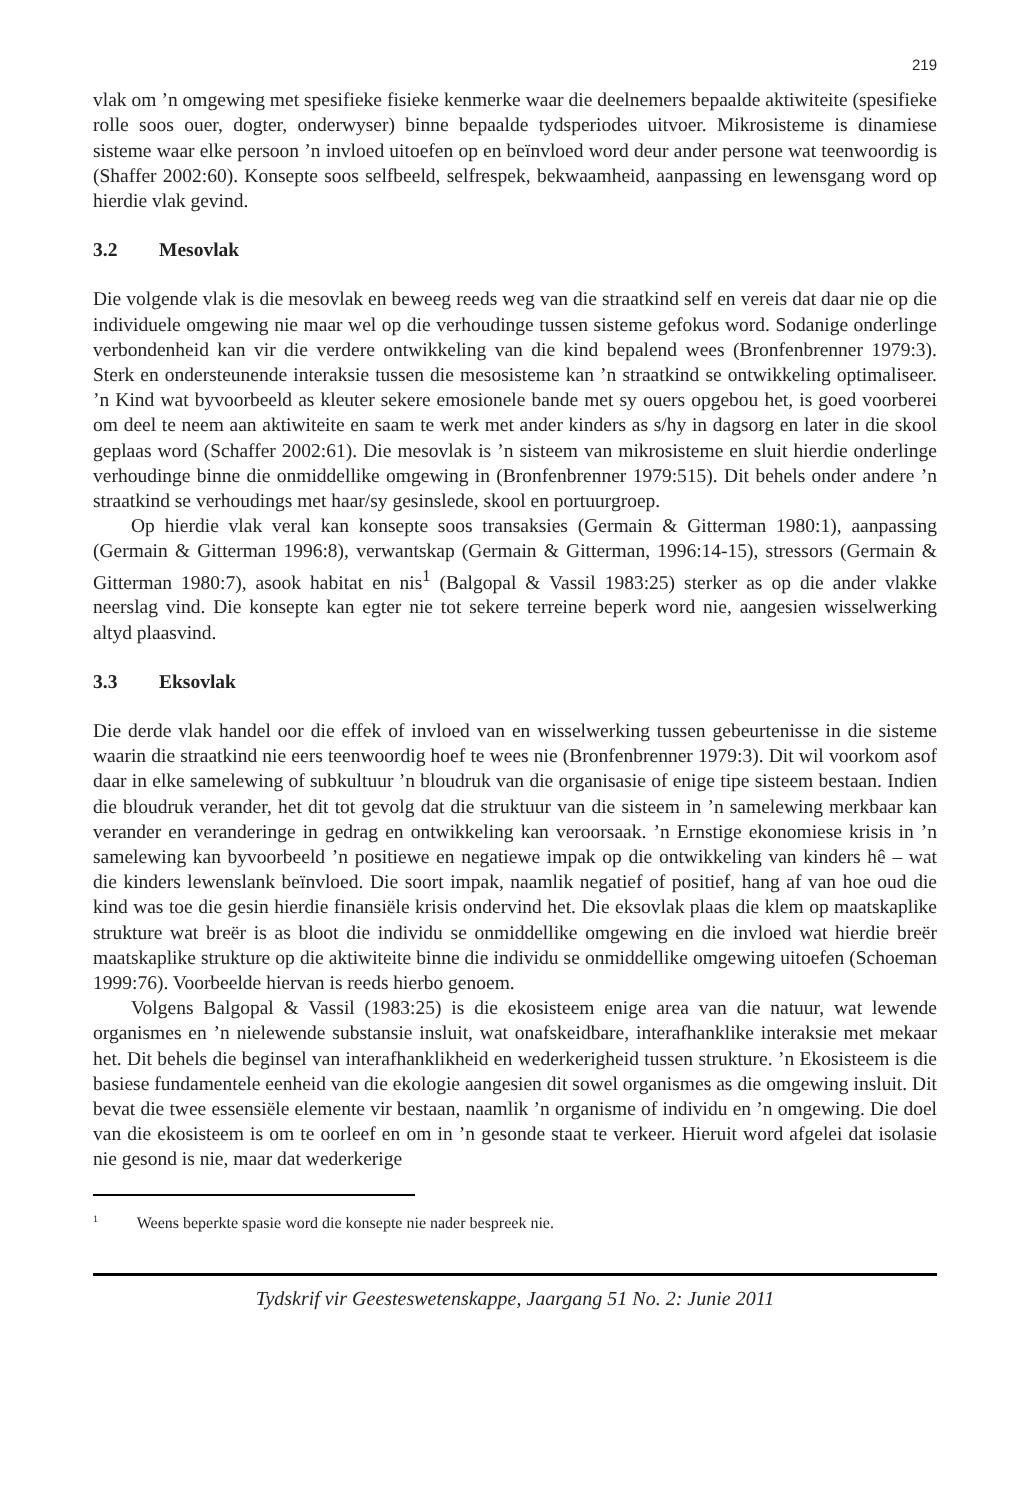219
vlak om ’n omgewing met spesifieke fisieke kenmerke waar die deelnemers bepaalde aktiwiteite (spesifieke rolle soos ouer, dogter, onderwyser) binne bepaalde tydsperiodes uitvoer. Mikrosisteme is dinamiese sisteme waar elke persoon ’n invloed uitoefen op en beïnvloed word deur ander persone wat teenwoordig is (Shaffer 2002:60). Konsepte soos selfbeeld, selfrespek, bekwaamheid, aanpassing en lewensgang word op hierdie vlak gevind.
3.2 Mesovlak
Die volgende vlak is die mesovlak en beweeg reeds weg van die straatkind self en vereis dat daar nie op die individuele omgewing nie maar wel op die verhoudinge tussen sisteme gefokus word. Sodanige onderlinge verbondenheid kan vir die verdere ontwikkeling van die kind bepalend wees (Bronfenbrenner 1979:3). Sterk en ondersteunende interaksie tussen die mesosisteme kan ’n straatkind se ontwikkeling optimaliseer. ’n Kind wat byvoorbeeld as kleuter sekere emosionele bande met sy ouers opgebou het, is goed voorberei om deel te neem aan aktiwiteite en saam te werk met ander kinders as s/hy in dagsorg en later in die skool geplaas word (Schaffer 2002:61). Die mesovlak is ’n sisteem van mikrosisteme en sluit hierdie onderlinge verhoudinge binne die onmiddellike omgewing in (Bronfenbrenner 1979:515). Dit behels onder andere ’n straatkind se verhoudings met haar/sy gesinslede, skool en portuurgroep.
Op hierdie vlak veral kan konsepte soos transaksies (Germain & Gitterman 1980:1), aanpassing (Germain & Gitterman 1996:8), verwantskap (Germain & Gitterman, 1996:14-15), stressors (Germain & Gitterman 1980:7), asook habitat en nis<sup>1</sup> (Balgopal & Vassil 1983:25) sterker as op die ander vlakke neerslag vind. Die konsepte kan egter nie tot sekere terreine beperk word nie, aangesien wisselwerking altyd plaasvind.
3.3 Eksovlak
Die derde vlak handel oor die effek of invloed van en wisselwerking tussen gebeurtenisse in die sisteme waarin die straatkind nie eers teenwoordig hoef te wees nie (Bronfenbrenner 1979:3). Dit wil voorkom asof daar in elke samelewing of subkultuur ’n bloudruk van die organisasie of enige tipe sisteem bestaan. Indien die bloudruk verander, het dit tot gevolg dat die struktuur van die sisteem in ’n samelewing merkbaar kan verander en veranderinge in gedrag en ontwikkeling kan veroorsaak. ’n Ernstige ekonomiese krisis in ’n samelewing kan byvoorbeeld ’n positiewe en negatiewe impak op die ontwikkeling van kinders hê – wat die kinders lewenslank beïnvloed. Die soort impak, naamlik negatief of positief, hang af van hoe oud die kind was toe die gesin hierdie finansiële krisis ondervind het. Die eksovlak plaas die klem op maatskaplike strukture wat breër is as bloot die individu se onmiddellike omgewing en die invloed wat hierdie breër maatskaplike strukture op die aktiwiteite binne die individu se onmiddellike omgewing uitoefen (Schoeman 1999:76). Voorbeelde hiervan is reeds hierbo genoem.
Volgens Balgopal & Vassil (1983:25) is die ekosisteem enige area van die natuur, wat lewende organismes en ’n nielewende substansie insluit, wat onafskeidbare, interafhanklike interaksie met mekaar het. Dit behels die beginsel van interafhanklikheid en wederkerigheid tussen strukture. ’n Ekosisteem is die basiese fundamentele eenheid van die ekologie aangesien dit sowel organismes as die omgewing insluit. Dit bevat die twee essensiële elemente vir bestaan, naamlik ’n organisme of individu en ’n omgewing. Die doel van die ekosisteem is om te oorleef en om in ’n gesonde staat te verkeer. Hieruit word afgelei dat isolasie nie gesond is nie, maar dat wederkerige
<sup>1</sup> Weens beperkte spasie word die konsepte nie nader bespreek nie.
Tydskrif vir Geesteswetenskappe, Jaargang 51 No. 2: Junie 2011